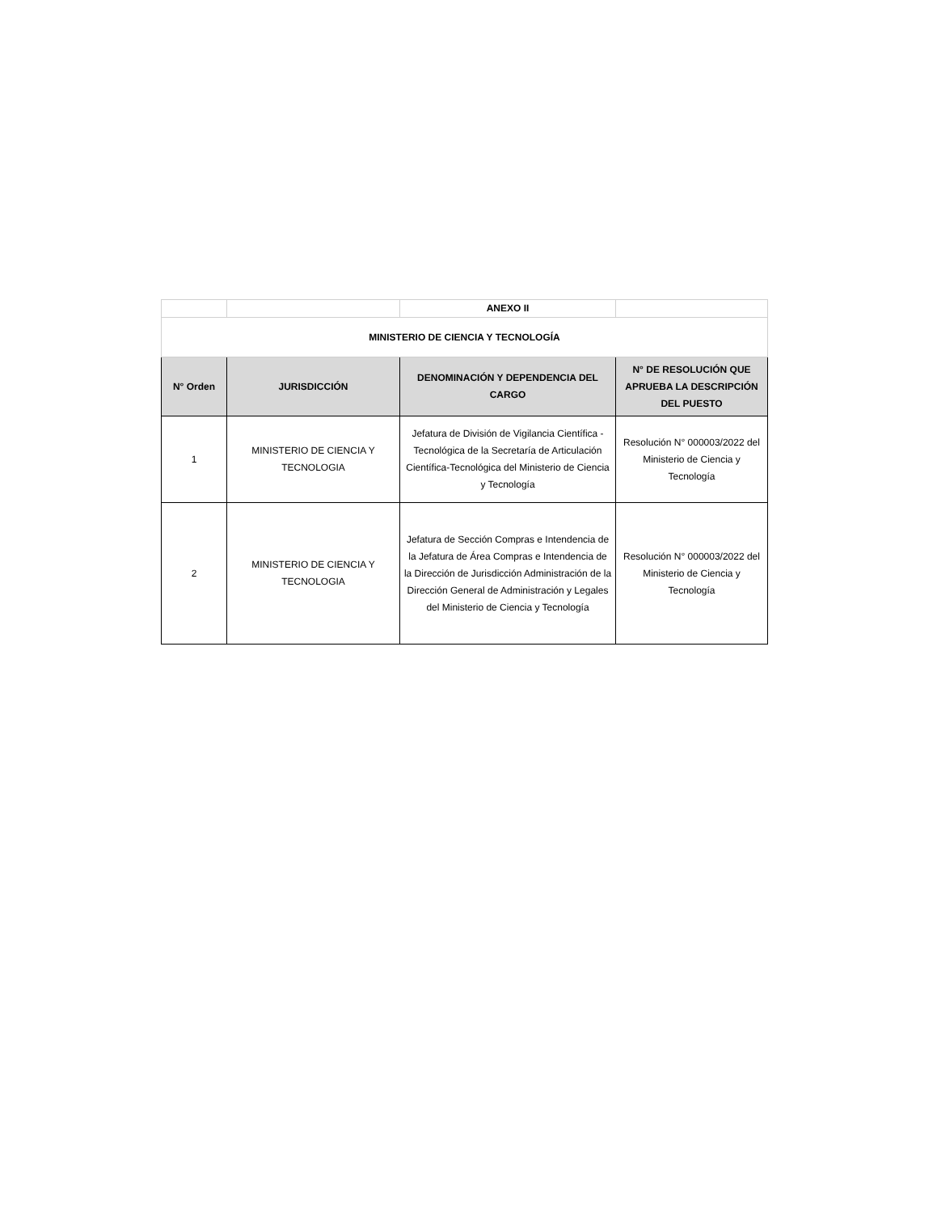| | | ANEXO II | |
| MINISTERIO DE CIENCIA Y TECNOLOGÍA | | | |
| N° Orden | JURISDICCIÓN | DENOMINACIÓN Y DEPENDENCIA DEL CARGO | N° DE RESOLUCIÓN QUE APRUEBA LA DESCRIPCIÓN DEL PUESTO |
| 1 | MINISTERIO DE CIENCIA Y TECNOLOGIA | Jefatura de División de Vigilancia Científica - Tecnológica de la Secretaría de Articulación Científica-Tecnológica del Ministerio de Ciencia y Tecnología | Resolución N° 000003/2022 del Ministerio de Ciencia y Tecnología |
| 2 | MINISTERIO DE CIENCIA Y TECNOLOGIA | Jefatura de Sección Compras e Intendencia de la Jefatura de Área Compras e Intendencia de la Dirección de Jurisdicción Administración de la Dirección General de Administración y Legales del Ministerio de Ciencia y Tecnología | Resolución N° 000003/2022 del Ministerio de Ciencia y Tecnología |